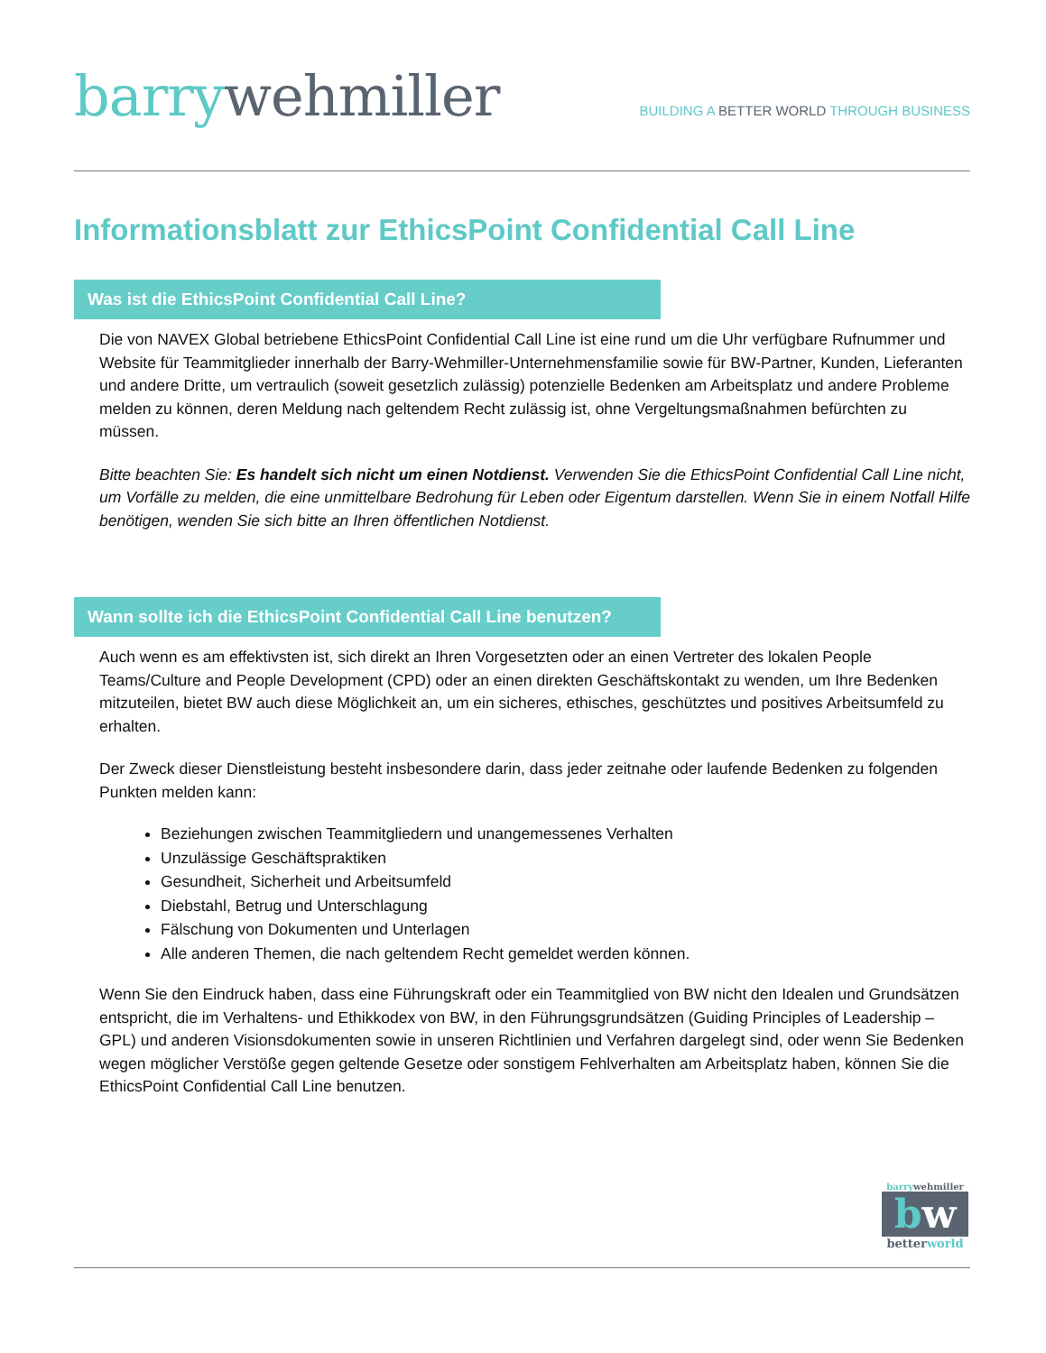barry wehmiller
BUILDING A BETTER WORLD THROUGH BUSINESS
Informationsblatt zur EthicsPoint Confidential Call Line
Was ist die EthicsPoint Confidential Call Line?
Die von NAVEX Global betriebene EthicsPoint Confidential Call Line ist eine rund um die Uhr verfügbare Rufnummer und Website für Teammitglieder innerhalb der Barry-Wehmiller-Unternehmensfamilie sowie für BW-Partner, Kunden, Lieferanten und andere Dritte, um vertraulich (soweit gesetzlich zulässig) potenzielle Bedenken am Arbeitsplatz und andere Probleme melden zu können, deren Meldung nach geltendem Recht zulässig ist, ohne Vergeltungsmaßnahmen befürchten zu müssen.
Bitte beachten Sie: Es handelt sich nicht um einen Notdienst. Verwenden Sie die EthicsPoint Confidential Call Line nicht, um Vorfälle zu melden, die eine unmittelbare Bedrohung für Leben oder Eigentum darstellen. Wenn Sie in einem Notfall Hilfe benötigen, wenden Sie sich bitte an Ihren öffentlichen Notdienst.
Wann sollte ich die EthicsPoint Confidential Call Line benutzen?
Auch wenn es am effektivsten ist, sich direkt an Ihren Vorgesetzten oder an einen Vertreter des lokalen People Teams/Culture and People Development (CPD) oder an einen direkten Geschäftskontakt zu wenden, um Ihre Bedenken mitzuteilen, bietet BW auch diese Möglichkeit an, um ein sicheres, ethisches, geschütztes und positives Arbeitsumfeld zu erhalten.
Der Zweck dieser Dienstleistung besteht insbesondere darin, dass jeder zeitnahe oder laufende Bedenken zu folgenden Punkten melden kann:
Beziehungen zwischen Teammitgliedern und unangemessenes Verhalten
Unzulässige Geschäftspraktiken
Gesundheit, Sicherheit und Arbeitsumfeld
Diebstahl, Betrug und Unterschlagung
Fälschung von Dokumenten und Unterlagen
Alle anderen Themen, die nach geltendem Recht gemeldet werden können.
Wenn Sie den Eindruck haben, dass eine Führungskraft oder ein Teammitglied von BW nicht den Idealen und Grundsätzen entspricht, die im Verhaltens- und Ethikkodex von BW, in den Führungsgrundsätzen (Guiding Principles of Leadership – GPL) und anderen Visionsdokumenten sowie in unseren Richtlinien und Verfahren dargelegt sind, oder wenn Sie Bedenken wegen möglicher Verstöße gegen geltende Gesetze oder sonstigem Fehlverhalten am Arbeitsplatz haben, können Sie die EthicsPoint Confidential Call Line benutzen.
barry wehmiller
bw
better world